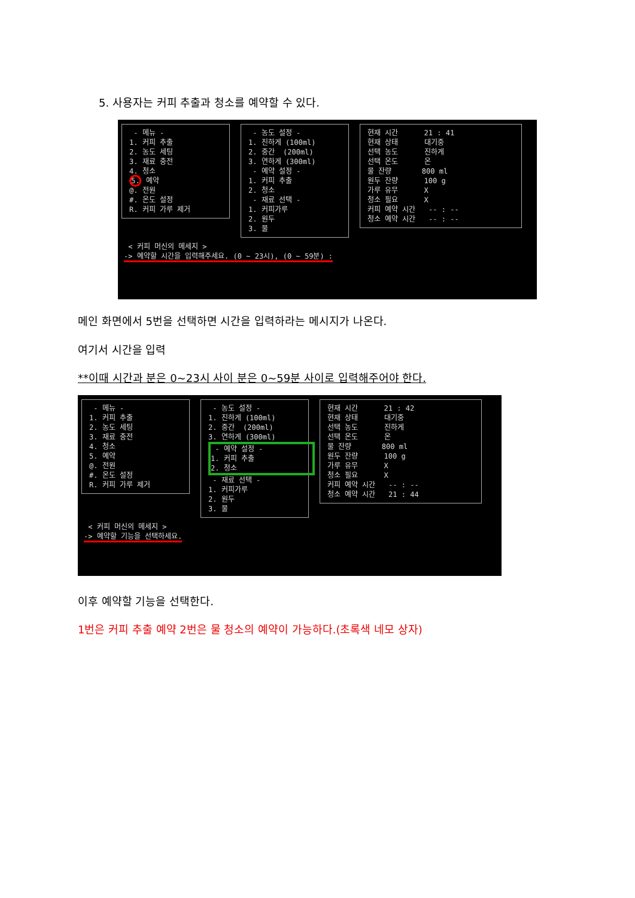5. 사용자는 커피 추출과 청소를 예약할 수 있다.
- 메뉴 - 1. 커피 추출 2. 농도 세팅 3. 재료 충전 4. 청소 5. 예약 @. 전원 #. 온도 설정 R. 커피 가루 제거
- 농도 설정 - 1. 진하게 (100ml) 2. 중간 (200ml) 3. 연하게 (300ml) - 예약 설정 - 1. 커피 추출 2. 청소 - 재료 선택 - 1. 커피가루 2. 원두 3. 물
현재 시간 21 : 41 현재 상태 대기중 선택 농도 진하게 선택 온도 온 물 잔량 800 ml 원두 잔량 100 g 가루 유무 X 청소 필요 X 커피 예약 시간 -- : -- 청소 예약 시간 -- : --
< 커피 머신의 메세지 > -> 예약할 시간을 입력해주세요. (0 ~ 23시), (0 ~ 59분) :
메인 화면에서 5번을 선택하면 시간을 입력하라는 메시지가 나온다.
여기서 시간을 입력
**이때 시간과 분은 0~23시 사이 분은 0~59분 사이로 입력해주어야 한다.
- 메뉴 - 1. 커피 추출 2. 농도 세팅 3. 재료 충전 4. 청소 5. 예약 @. 전원 #. 온도 설정 R. 커피 가루 제거
- 농도 설정 - 1. 진하게 (100ml) 2. 중간 (200ml) 3. 연하게 (300ml) - 예약 설정 - 1. 커피 추출 2. 청소 - 재료 선택 - 1. 커피가루 2. 원두 3. 물
현재 시간 21 : 42 현재 상태 대기중 선택 농도 진하게 선택 온도 온 물 잔량 800 ml 원두 잔량 100 g 가루 유무 X 청소 필요 X 커피 예약 시간 -- : -- 청소 예약 시간 21 : 44
< 커피 머신의 메세지 > -> 예약할 기능을 선택하세요.
이후 예약할 기능을 선택한다.
1번은 커피 추출 예약 2번은 물 청소의 예약이 가능하다.(초록색 네모 상자)